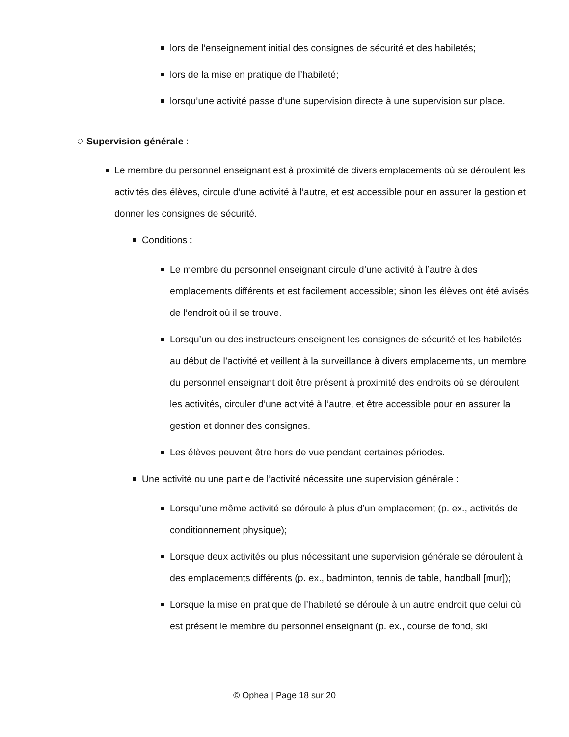lors de l’enseignement initial des consignes de sécurité et des habiletés;
lors de la mise en pratique de l’habileté;
lorsqu’une activité passe d’une supervision directe à une supervision sur place.
Supervision générale :
Le membre du personnel enseignant est à proximité de divers emplacements où se déroulent les activités des élèves, circule d’une activité à l’autre, et est accessible pour en assurer la gestion et donner les consignes de sécurité.
Conditions :
Le membre du personnel enseignant circule d’une activité à l’autre à des emplacements différents et est facilement accessible; sinon les élèves ont été avisés de l’endroit où il se trouve.
Lorsqu’un ou des instructeurs enseignent les consignes de sécurité et les habiletés au début de l’activité et veillent à la surveillance à divers emplacements, un membre du personnel enseignant doit être présent à proximité des endroits où se déroulent les activités, circuler d’une activité à l’autre, et être accessible pour en assurer la gestion et donner des consignes.
Les élèves peuvent être hors de vue pendant certaines périodes.
Une activité ou une partie de l’activité nécessite une supervision générale :
Lorsqu’une même activité se déroule à plus d’un emplacement (p. ex., activités de conditionnement physique);
Lorsque deux activités ou plus nécessitant une supervision générale se déroulent à des emplacements différents (p. ex., badminton, tennis de table, handball [mur]);
Lorsque la mise en pratique de l’habileté se déroule à un autre endroit que celui où est présent le membre du personnel enseignant (p. ex., course de fond, ski
© Ophea | Page 18 sur 20